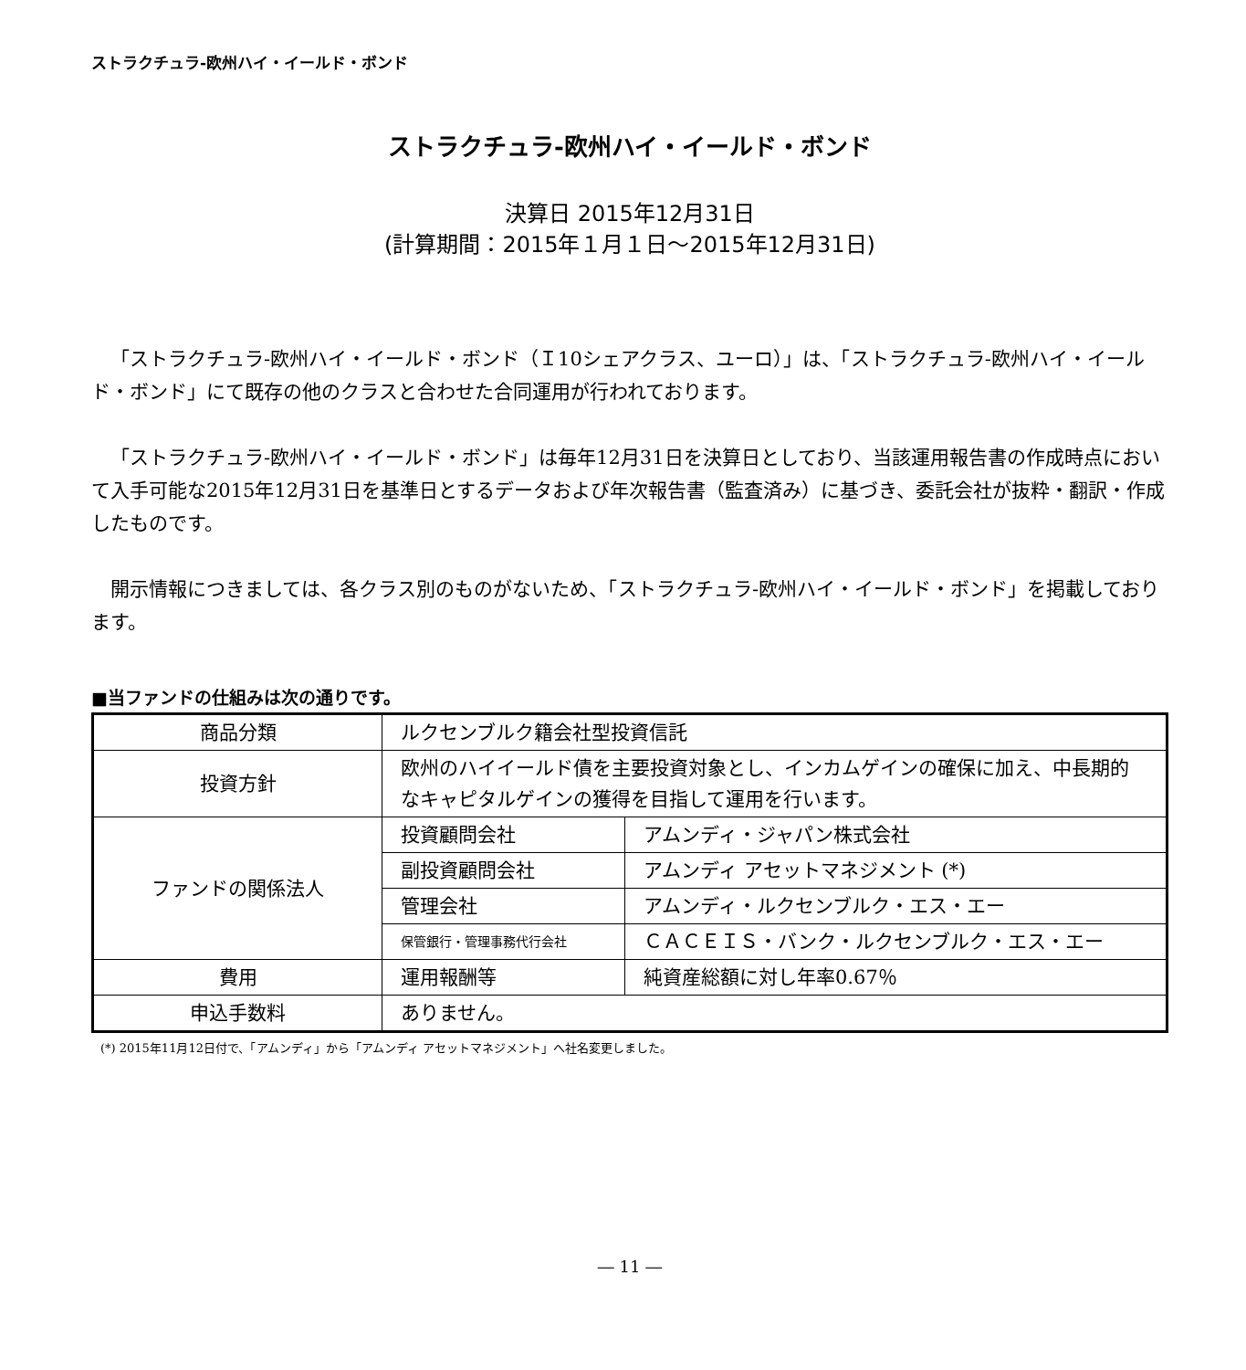ストラクチュラ-欧州ハイ・イールド・ボンド
ストラクチュラ-欧州ハイ・イールド・ボンド
決算日 2015年12月31日
(計算期間：2015年１月１日～2015年12月31日)
「ストラクチュラ-欧州ハイ・イールド・ボンド（Ｉ10シェアクラス、ユーロ）」は、「ストラクチュラ-欧州ハイ・イールド・ボンド」にて既存の他のクラスと合わせた合同運用が行われております。
「ストラクチュラ-欧州ハイ・イールド・ボンド」は毎年12月31日を決算日としており、当該運用報告書の作成時点において入手可能な2015年12月31日を基準日とするデータおよび年次報告書（監査済み）に基づき、委託会社が抜粋・翻訳・作成したものです。
開示情報につきましては、各クラス別のものがないため、「ストラクチュラ-欧州ハイ・イールド・ボンド」を掲載しております。
■当ファンドの仕組みは次の通りです。
| 商品分類 | ルクセンブルク籍会社型投資信託 | |
| 投資方針 | 欧州のハイイールド債を主要投資対象とし、インカムゲインの確保に加え、中長期的なキャピタルゲインの獲得を目指して運用を行います。 | |
| ファンドの関係法人 | 投資顧問会社 | アムンディ・ジャパン株式会社 |
| | 副投資顧問会社 | アムンディ アセットマネジメント (*) |
| | 管理会社 | アムンディ・ルクセンブルク・エス・エー |
| | 保管銀行・管理事務代行会社 | ＣＡＣＥＩＳ・バンク・ルクセンブルク・エス・エー |
| 費用 | 運用報酬等 | 純資産総額に対し年率0.67％ |
| 申込手数料 | ありません。 | |
(*) 2015年11月12日付で、「アムンディ」から「アムンディ アセットマネジメント」へ社名変更しました。
― 11 ―